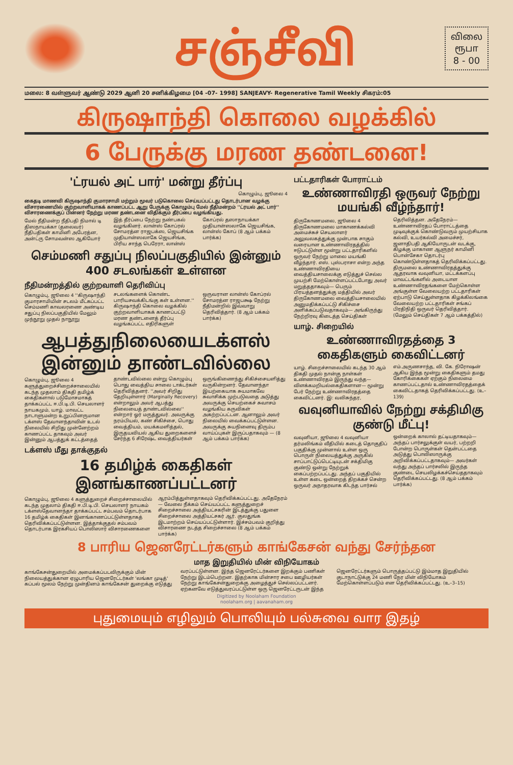சஞ்சீவி
விலை
ரூபா
8 - 00
மலை: 8 வள்ளுவர் ஆண்டு 2029 ஆனி 20 சனிக்கிழமை [04 -07- 1998] SANJEAVY- Regenerative Tamil Weekly சிகரம்:05
கிருஷாந்தி கொலை வழக்கில்
6 பேருக்கு மரண தண்டனை!
'ட்ரயல் அட் பார்' மன்று தீர்ப்பு
கொழும்பு, ஜூலை 4
கைதடி மாணவி கிருஷாந்தி குமாரசாமி மற்றும் மூவர் படுகொலை செய்யப்பட்டது தொடர்பான வழக்கு விசாரணையில் குற்றவாளியாகக் காணப்பட்ட ஆறு பேருக்கு கொழும்பு மேல் நீதிமன்றம் ''ட்ரயல் அட் பார்'' விசாரணைக்குப் பின்னர் நேற்று மரண தண்டனை விதிக்கும் தீர்ப்பை வழங்கியது.
மேல் நீதிமன்ற நீதிபதி நிமால் டி திஸநாயக்கா (தலைவர்) நீதிபதிகள் காமினி அபேரத்ன, அன்ட்ரு சோமவன்ஸ ஆகியோர் இத் தீர்ப்பை நேற்று நண்பகல் வழங்கினர். லான்ஸ் கோப்ரல் சோமரத்ன ராஜபக்ஸ, ஜெயசிங்க முதியான்ஸலாகே ஜெயசிங்க, பிரிய சாந்த பெரேரா, லான்ஸ் கோப்ரல் தஸாநாயக்கா முதியான்ஸலாகே ஜெயசிங்க, லான்ஸ் கோப் (8 ஆம் பக்கம் பார்க்க)
செம்மணி சதுப்பு நிலப்பகுதியில் இன்னும் 400 சடலங்கள் உள்ளன
நீதிமன்றத்தில் குற்றவாளி தெரிவிப்பு
கொழும்பு, ஜூலை 4 ''கிருஷாந்தி குமாரசாமியின் சடலம் மீட்கப்பட்ட செம்மணி காவலரணை அண்டிய சதுப்பு நிலப்பகுதியில் மேலும் முந்நூறு முதல் நாநூறு சடலங்களைக் கொண்ட பாரியசவக்கிடங்கு கள் உள்ளன.'' கிருஷாந்தி கொலை வழக்கில் குற்றவாளியாகக் காணப்பட்டு மரண தண்டனைத் தீர்ப்பு வழங்கப்பட்ட எதிரிகளுள் ஒருவரான லான்ஸ் கோப்ரல் சோமரத்ன ராஜபக்ஷ நேற்று நீதிமன்றில் இவ்வாறு தெரிவித்தார். (8 ஆம் பக்கம் பார்க்க)
ஆபத்துநிலையைடக்ளஸ் இன்னும் தாண்டவில்லை
கொழும்பு, ஜூலை 4 களுத்துறைச்சிறைச்சாலையில் கடந்த முதலாம் திகதி தமிழ்க் கைதிகளால் படுமோசமாகத் தாக்கப்பட்ட ஈ.பி.டி.பி. செயலாளர் நாயகமும், யாழ். மாவட்ட நாடாளுமன்ற உறுப்பினருமான டக்ளஸ் தேவானந்தாவின் உடல் நிலையில் சிறிது முன்னேற்றம் காணப்பட்ட தாகவும் அவர் இன்னும் ஆபத்துக் கட்டத்தைத் தாண்டவில்லை என்று கொழும்பு பொது வைத்திய சாலை டாக்டர்கள் தெரிவித்தனர். ''அவர் சிறிது தேறியுள்ளார் (Marginally Recovery) என்றாலும் அவர் ஆபத்து நிலையைத் தாண்டவில்லை'' என்றார் ஓர் மருத்துவர். அவருக்கு நரம்பியல், கண் சிகிச்சை, பொது வைத்தியம், மயக்கமளித்தல், இருதயவியல் ஆகிய துறைகளைச் சேர்ந்த 6 சிரேஷ்ட வைத்தியர்கள் ஒருங்கிணைந்து சிகிச்சையளித்து வருகின்றனர். தேவானந்தா இயற்கையாக சுயமாகவே சுவாசிக்க முற்படுவதை அடுத்து அவருக்கு செயற்கைச் சுவாசம் வழங்கிய கருவிகள் அகற்றப்பட்டன. ஆனாலும் அவர் நிலையில் வைக்கப்பட்டுள்ளன. அவருக்கு சுயநினைவு திரும்ப வாய்ப்புகள் இருப்பதாகவும் — (8 ஆம் பக்கம் பார்க்க)
டக்ளஸ் மீது தாக்குதல்
16 தமிழ்க் கைதிகள் இனங்காணப்பட்டனர்
கொழும்பு, ஜூலை 4 களுத்துறைச் சிறைச்சாலையில் கடந்த முதலாம் திகதி ஈ.பி.டி.பி. செயலாளர் நாயகம் டக்ளஸ்தேவானந்தா தாக்கப்பட்ட சம்பவம் தொடர்பாக 16 தமிழ்க் கைதிகள் இனங்காணப்பட்டுள்ளதாகத் தெரிவிக்கப்பட்டுள்ளன. இத்தாக்குதல் சம்பவம் தொடர்பாக இரகசியப் பொலிஸார் விசாரணைகளை ஆரம்பித்துள்ளதாகவும் தெரிவிக்கப்பட்டது. அதேநேரம் — வேலை நீக்கம் செய்யப்பட்ட களுத்துறைச் சிறைச்சாலை அத்தியட்சகரின் இடத்துக்கு பதுளை சிறைச்சாலை அத்தியட்சகர் ஆர். குலதுங்க இடமாற்றம் செய்யப்பட்டுள்ளார். இச்சம்பவம் குறித்து விசாரணை நடத்த சிறைச்சாலை (8 ஆம் பக்கம் பார்க்க)
பட்டதாரிகள் போராட்டம்
உண்ணாவிரதி ஒருவர் நேற்று மயங்கி வீழ்ந்தார்!
திருகோணமலை, ஜூலை 4 திருகோணமலை மாகாணக்கல்வி அமைச்சுச் செயலாளர் அலுவலகத்துக்கு முன்பாக சாகும் வரையான உண்ணாவிரதத்தில் ஈடுபட்டுள்ள மூன்று பட்டதாரிகளில் ஒருவர் நேற்று மாலை மயங்கி வீழ்ந்தார். எஸ். புஸ்பராசா என்ற அந்த உண்ணாவிரதியை வைத்தியசாலைக்கு எடுத்துச் செல்ல முயற்சி மேற்கொள்ளப்பட்டபோது அவர் மறுத்ததாகவும்— பெரும் பிரயத்தனத்துக்கு மத்தியில் அவர் திருகோணமலை வைத்தியசாலையில் அனுமதிக்கப்பட்டு சிகிச்சை அளிக்கப்படுவதாகவும்— அங்கிருந்து நேற்றிரவு கிடைத்த செய்திகள் தெரிவித்தன. அதேநேரம்— உண்ணாவிரதப் போராட்டத்தை முடிவுக்குக் கொண்டுவரும் முயற்சியாக கல்வி, உயர்கல்வி அமைச்சர், ஜனாதிபதி ஆகியோருடன் வடக்கு, கிழக்கு மாகாண ஆளுநர் காமினி பொன்சேகா தொடர்பு கொண்டுள்ளதாகத் தெரிவிக்கப்பட்டது. திருமலை உண்ணாவிரதத்துக்கு ஆதரவாக வவுனியா, மட்டக்களப்பு மாவட்டங்களில் அடையாள உண்ணாவிரதங்களை மேற்கொள்ள அங்குள்ள வேலையற்ற பட்டதாரிகள் ஏற்பாடு செய்துள்ளதாக கிழக்கிலங்கை வேலையற்ற பட்டதாரிகள் சங்கப் பிரதிநிதி ஒருவர் தெரிவித்தார். (மேலும் செய்திகள் 7 ஆம் பக்கத்தில்)
யாழ். சிறையில்
உண்ணாவிரதத்தை 3 கைதிகளும் கைவிட்டனர்
யாழ். சிறைச்சாலையில் கடந்த 30 ஆம் திகதி முதல் நான்கு நாள்கள் உண்ணாவிரதம் இருந்து வந்த— விளக்கமறியல்கைதிகளான— மூன்று பேர் நேற்று உண்ணாவிரதத்தை கைவிட்டனர். இ: வலிசுந்தர, எம்.அருணசாந்த, வி. கே. நிரோஷன் ஆகிய இந்த மூன்று கைதிகளும் தமது கோரிக்கைகள் ஏற்கும் நிலைமை காணப்பட்டதால் உண்ணாவிரதத்தைக் கைவிட்டதாகத் தெரிவிக்கப்பட்டது. (உ–139)
வவுனியாவில் நேற்று சக்திமிகு குண்டு மீட்பு!
வவுனியா, ஜூலை 4 வவுனியா தர்மலிங்கம் வீதியில் கடைத் தொகுதிப் பகுதிக்கு முன்னால் உள்ள ஒரு பொருள் நிலையத்துக்கு அருகில் சாப்பாட்டுப்பெட்டியுடன் சக்திமிகு குண்டு ஒன்று நேற்றுக் கைப்பற்றப்பட்டது. அந்தப் பகுதியில் உள்ள கடை ஒன்றைத் திறக்கச் சென்ற ஒருவர் அநாதரவாக கிடந்த பார்சல் ஒன்றைக் காலால் தட்டியதாகவும்— அந்தப் பார்சலுக்குள் வயர், பற்றறி போன்ற பொருள்கள் தென்பட்டதை அடுத்து பொலிஸாருக்கு அறிவிக்கப்பட்டதாகவும்— அவர்கள் வந்து அந்தப் பார்சலில் இருந்த குண்டை செயலிழக்கச்செய்ததாகவும் தெரிவிக்கப்பட்டது. (8 ஆம் பக்கம் பார்க்க)
8 பாரிய ஜெனரேட்டர்களும் காங்கேசன் வந்து சேர்ந்தன
மாத இறுதியில் மின் விநியோகம்
காங்கேசன்துறையில் அமைக்கப்படவிருக்கும் மின் நிலையத்துக்கான ஏழுபாரிய ஜெனரேட்டர்கள் 'லங்கா முடித்' கப்பல் மூலம் நேற்று முன்தினம் காங்கேசன் துறைக்கு எடுத்து வரப்பட்டுள்ளன. இந்த ஜெனரேட்டர்களை இறக்கும் பணிகள் நேற்று இடம்பெற்றன. இதற்காக மின்சார சபை ஊழியர்கள் நேற்று காங்கேசன்துறைக்கு அழைத்துச் செல்லப்பட்டனர். ஏற்கனவே எடுத்துவரப்பட்டுள்ள ஒரு ஜெனரேட்டருடன் இந்த ஜெனரேட்டர்களும் பொருத்தப்பட்டு இம்மாத இறுதியில் குடாநாட்டுக்கு 24 மணி நேர மின் விநியோகம் மேற்கொள்ளப்படும் என தெரிவிக்கப்பட்டது. (உ–3–15)
Digitized by Noolaham Foundation
noolaham.org | aavanaham.org
புதுமையும் எழிலும் பொலியும் பல்சுவை வார இதழ்